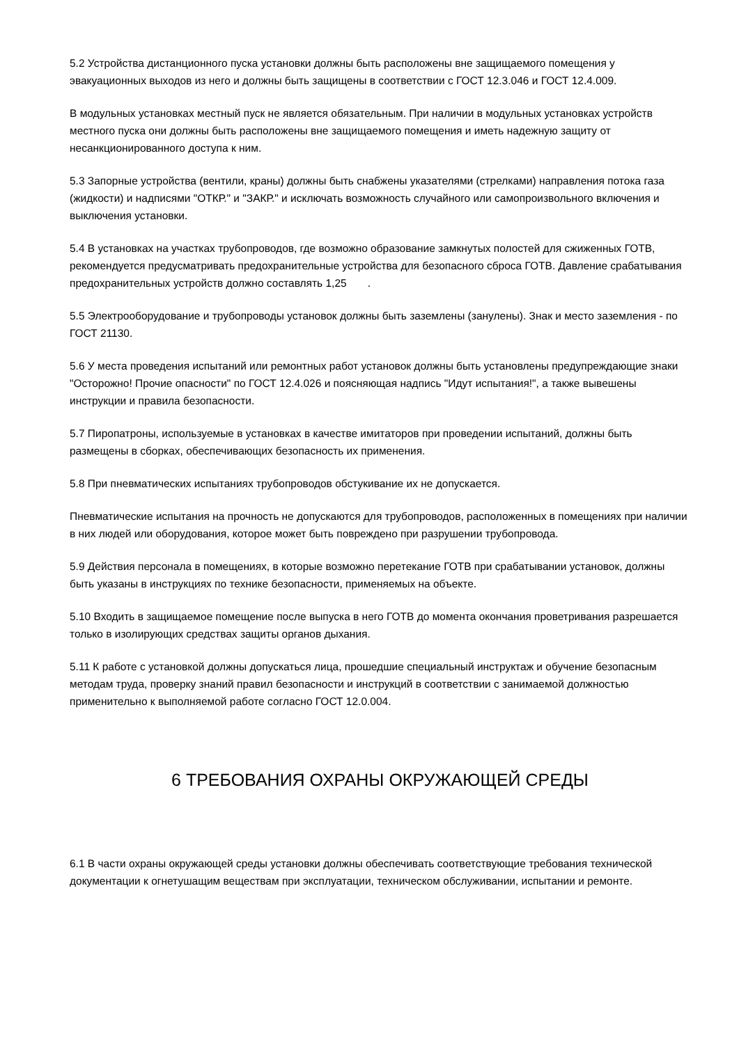5.2 Устройства дистанционного пуска установки должны быть расположены вне защищаемого помещения у эвакуационных выходов из него и должны быть защищены в соответствии с ГОСТ 12.3.046 и ГОСТ 12.4.009.
В модульных установках местный пуск не является обязательным. При наличии в модульных установках устройств местного пуска они должны быть расположены вне защищаемого помещения и иметь надежную защиту от несанкционированного доступа к ним.
5.3 Запорные устройства (вентили, краны) должны быть снабжены указателями (стрелками) направления потока газа (жидкости) и надписями "ОТКР." и "ЗАКР." и исключать возможность случайного или самопроизвольного включения и выключения установки.
5.4 В установках на участках трубопроводов, где возможно образование замкнутых полостей для сжиженных ГОТВ, рекомендуется предусматривать предохранительные устройства для безопасного сброса ГОТВ. Давление срабатывания предохранительных устройств должно составлять 1,25 .
5.5 Электрооборудование и трубопроводы установок должны быть заземлены (занулены). Знак и место заземления - по ГОСТ 21130.
5.6 У места проведения испытаний или ремонтных работ установок должны быть установлены предупреждающие знаки "Осторожно! Прочие опасности" по ГОСТ 12.4.026 и поясняющая надпись "Идут испытания!", а также вывешены инструкции и правила безопасности.
5.7 Пиропатроны, используемые в установках в качестве имитаторов при проведении испытаний, должны быть размещены в сборках, обеспечивающих безопасность их применения.
5.8 При пневматических испытаниях трубопроводов обстукивание их не допускается.
Пневматические испытания на прочность не допускаются для трубопроводов, расположенных в помещениях при наличии в них людей или оборудования, которое может быть повреждено при разрушении трубопровода.
5.9 Действия персонала в помещениях, в которые возможно перетекание ГОТВ при срабатывании установок, должны быть указаны в инструкциях по технике безопасности, применяемых на объекте.
5.10 Входить в защищаемое помещение после выпуска в него ГОТВ до момента окончания проветривания разрешается только в изолирующих средствах защиты органов дыхания.
5.11 К работе с установкой должны допускаться лица, прошедшие специальный инструктаж и обучение безопасным методам труда, проверку знаний правил безопасности и инструкций в соответствии с занимаемой должностью применительно к выполняемой работе согласно ГОСТ 12.0.004.
6 ТРЕБОВАНИЯ ОХРАНЫ ОКРУЖАЮЩЕЙ СРЕДЫ
6.1 В части охраны окружающей среды установки должны обеспечивать соответствующие требования технической документации к огнетушащим веществам при эксплуатации, техническом обслуживании, испытании и ремонте.